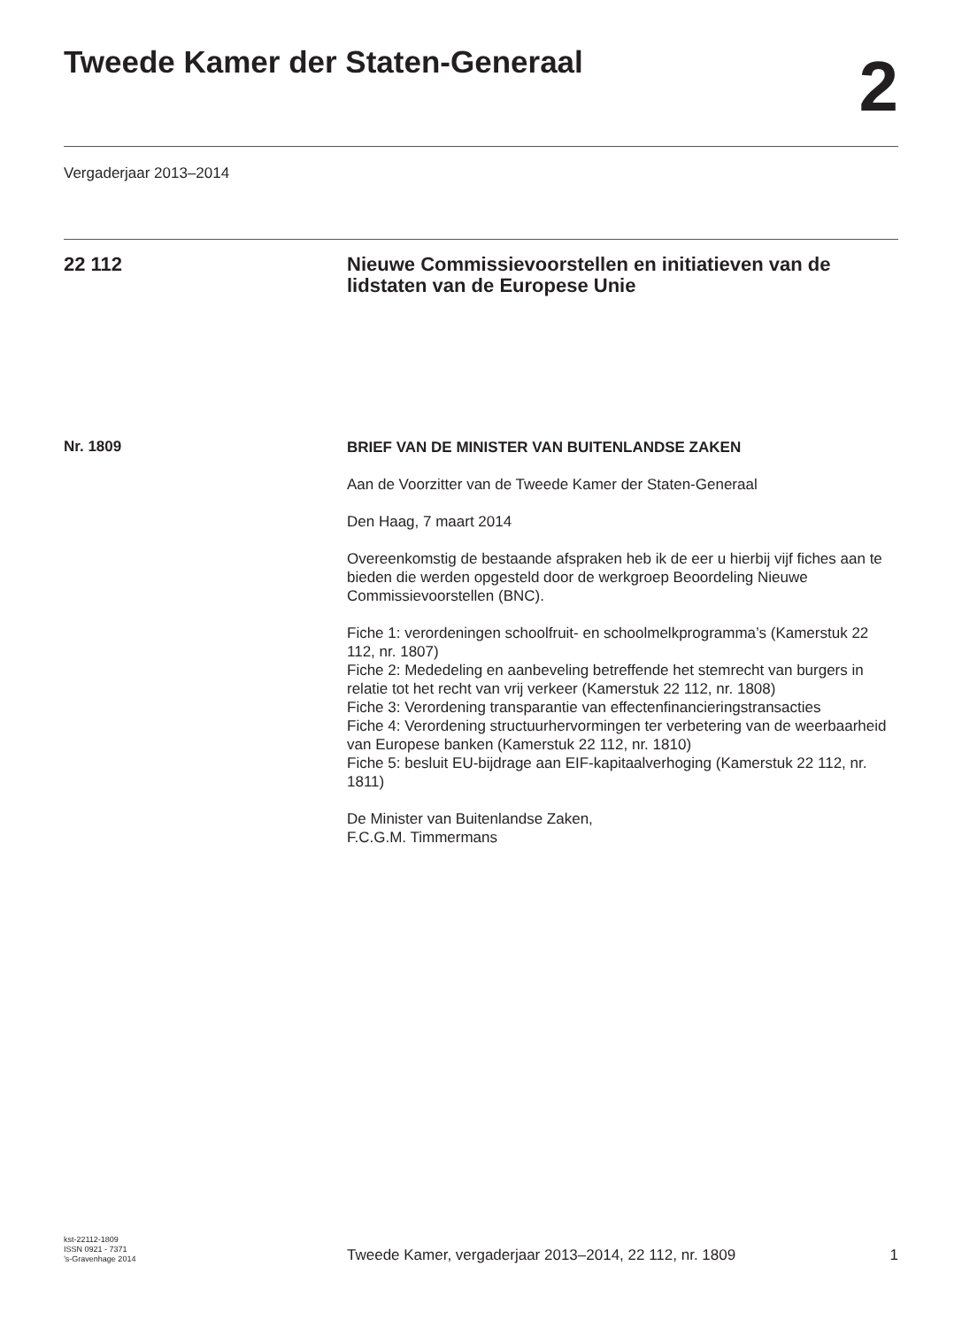Tweede Kamer der Staten-Generaal
2
Vergaderjaar 2013–2014
22 112 Nieuwe Commissievoorstellen en initiatieven van de lidstaten van de Europese Unie
Nr. 1809
BRIEF VAN DE MINISTER VAN BUITENLANDSE ZAKEN
Aan de Voorzitter van de Tweede Kamer der Staten-Generaal
Den Haag, 7 maart 2014
Overeenkomstig de bestaande afspraken heb ik de eer u hierbij vijf fiches aan te bieden die werden opgesteld door de werkgroep Beoordeling Nieuwe Commissievoorstellen (BNC).
Fiche 1: verordeningen schoolfruit- en schoolmelkprogramma’s (Kamerstuk 22 112, nr. 1807)
Fiche 2: Mededeling en aanbeveling betreffende het stemrecht van burgers in relatie tot het recht van vrij verkeer (Kamerstuk 22 112, nr. 1808)
Fiche 3: Verordening transparantie van effectenfinancieringstransacties
Fiche 4: Verordening structuurhervormingen ter verbetering van de weerbaarheid van Europese banken (Kamerstuk 22 112, nr. 1810)
Fiche 5: besluit EU-bijdrage aan EIF-kapitaalverhoging (Kamerstuk 22 112, nr. 1811)
De Minister van Buitenlandse Zaken,
F.C.G.M. Timmermans
kst-22112-1809
ISSN 0921 - 7371
’s-Gravenhage 2014
Tweede Kamer, vergaderjaar 2013–2014, 22 112, nr. 1809
1